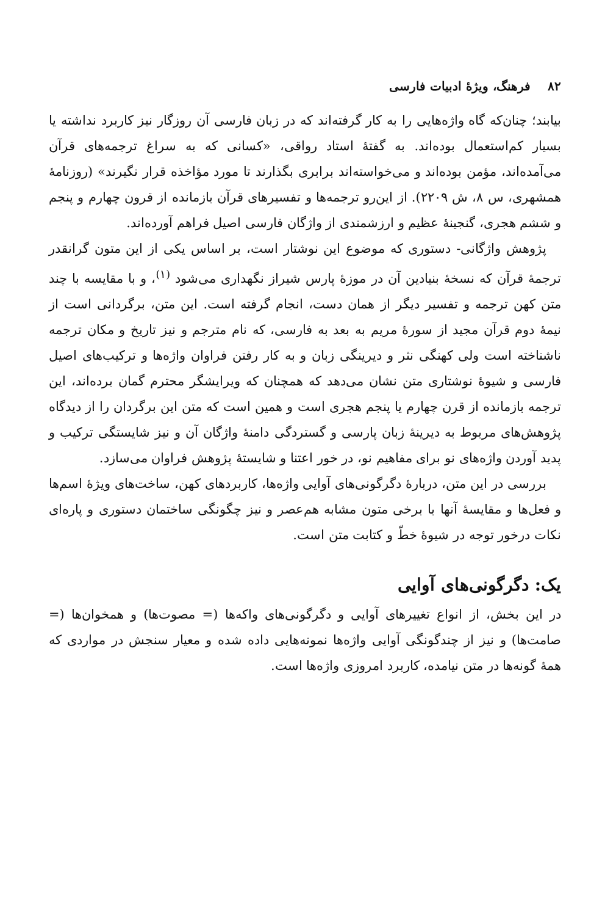۸۲ فرهنگ، ویژهٔ ادبیات فارسی
بیابند؛ چنان‌که گاه واژه‌هایی را به کار گرفته‌اند که در زبان فارسی آن روزگار نیز کاربرد نداشته یا بسیار کم‌استعمال بوده‌اند. به گفتهٔ استاد رواقی، «کسانی که به سراغ ترجمه‌های قرآن می‌آمده‌اند، مؤمن بوده‌اند و می‌خواسته‌اند برابری بگذارند تا مورد مؤاخذه قرار نگیرند» (روزنامهٔ همشهری، س ۸، ش ۲۲۰۹). از این‌رو ترجمه‌ها و تفسیرهای قرآن بازمانده از قرون چهارم و پنجم و ششم هجری، گنجینهٔ عظیم و ارزشمندی از واژگان فارسی اصیل فراهم آورده‌اند.
پژوهش واژگانی- دستوری که موضوع این نوشتار است، بر اساس یکی از این متون گرانقدر ترجمهٔ قرآن که نسخهٔ بنیادین آن در موزهٔ پارس شیراز نگهداری می‌شود <sup>(۱)</sup>، و با مقایسه با چند متن کهن ترجمه و تفسیر دیگر از همان دست، انجام گرفته است. این متن، برگردانی است از نیمهٔ دوم قرآن مجید از سورهٔ مریم به بعد به فارسی، که نام مترجم و نیز تاریخ و مکان ترجمه ناشناخته است ولی کهنگی نثر و دیرینگی زبان و به کار رفتن فراوان واژه‌ها و ترکیب‌های اصیل فارسی و شیوهٔ نوشتاری متن نشان می‌دهد که همچنان که ویرایشگر محترم گمان برده‌اند، این ترجمه بازمانده از قرن چهارم یا پنجم هجری است و همین است که متن این برگردان را از دیدگاه پژوهش‌های مربوط به دیرینهٔ زبان پارسی و گستردگی دامنهٔ واژگان آن و نیز شایستگی ترکیب و پدید آوردن واژه‌های نو برای مفاهیم نو، در خور اعتنا و شایستهٔ پژوهش فراوان می‌سازد.
بررسی در این متن، دربارهٔ دگرگونی‌های آوایی واژه‌ها، کاربردهای کهن، ساخت‌های ویژهٔ اسم‌ها و فعل‌ها و مقایسهٔ آنها با برخی متون مشابه هم‌عصر و نیز چگونگی ساختمان دستوری و پاره‌ای نکات درخور توجه در شیوهٔ خطّ و کتابت متن است.
یک: دگرگونی‌های آوایی
در این بخش، از انواع تغییرهای آوایی و دگرگونی‌های واکه‌ها (= مصوت‌ها) و همخوان‌ها (= صامت‌ها) و نیز از چندگونگی آوایی واژه‌ها نمونه‌هایی داده شده و معیار سنجش در مواردی که همهٔ گونه‌ها در متن نیامده، کاربرد امروزی واژه‌ها است.